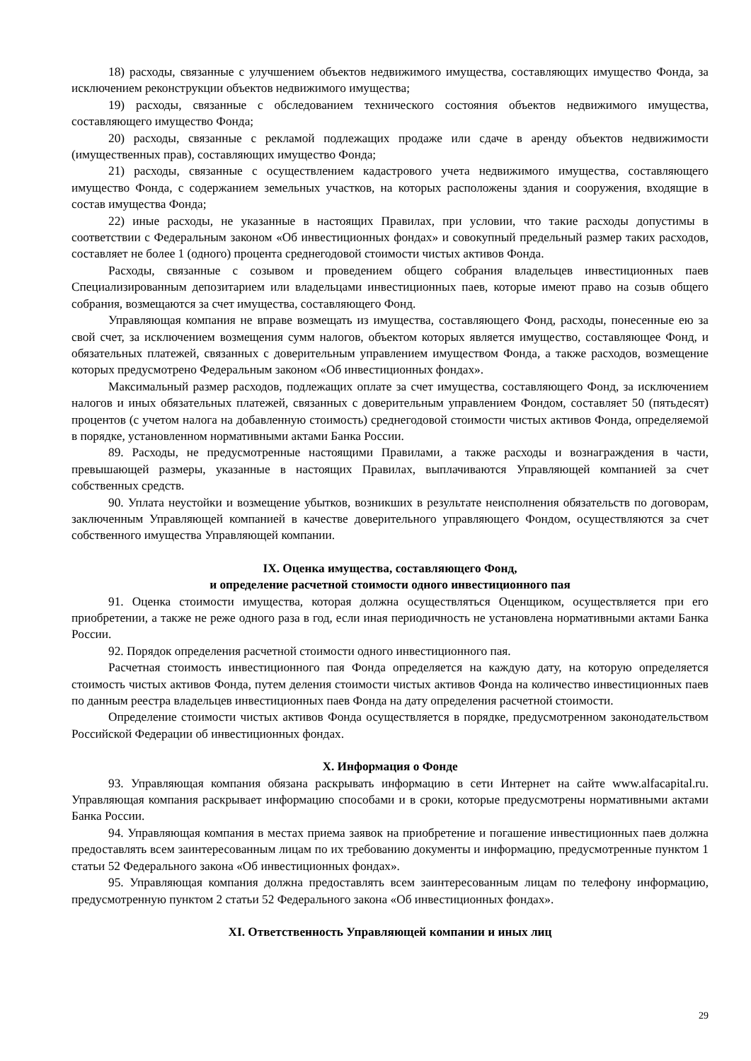18) расходы, связанные с улучшением объектов недвижимого имущества, составляющих имущество Фонда, за исключением реконструкции объектов недвижимого имущества;
19) расходы, связанные с обследованием технического состояния объектов недвижимого имущества, составляющего имущество Фонда;
20) расходы, связанные с рекламой подлежащих продаже или сдаче в аренду объектов недвижимости (имущественных прав), составляющих имущество Фонда;
21) расходы, связанные с осуществлением кадастрового учета недвижимого имущества, составляющего имущество Фонда, с содержанием земельных участков, на которых расположены здания и сооружения, входящие в состав имущества Фонда;
22) иные расходы, не указанные в настоящих Правилах, при условии, что такие расходы допустимы в соответствии с Федеральным законом «Об инвестиционных фондах» и совокупный предельный размер таких расходов, составляет не более 1 (одного) процента среднегодовой стоимости чистых активов Фонда.
Расходы, связанные с созывом и проведением общего собрания владельцев инвестиционных паев Специализированным депозитарием или владельцами инвестиционных паев, которые имеют право на созыв общего собрания, возмещаются за счет имущества, составляющего Фонд.
Управляющая компания не вправе возмещать из имущества, составляющего Фонд, расходы, понесенные ею за свой счет, за исключением возмещения сумм налогов, объектом которых является имущество, составляющее Фонд, и обязательных платежей, связанных с доверительным управлением имуществом Фонда, а также расходов, возмещение которых предусмотрено Федеральным законом «Об инвестиционных фондах».
Максимальный размер расходов, подлежащих оплате за счет имущества, составляющего Фонд, за исключением налогов и иных обязательных платежей, связанных с доверительным управлением Фондом, составляет 50 (пятьдесят) процентов (с учетом налога на добавленную стоимость) среднегодовой стоимости чистых активов Фонда, определяемой в порядке, установленном нормативными актами Банка России.
89. Расходы, не предусмотренные настоящими Правилами, а также расходы и вознаграждения в части, превышающей размеры, указанные в настоящих Правилах, выплачиваются Управляющей компанией за счет собственных средств.
90. Уплата неустойки и возмещение убытков, возникших в результате неисполнения обязательств по договорам, заключенным Управляющей компанией в качестве доверительного управляющего Фондом, осуществляются за счет собственного имущества Управляющей компании.
IX. Оценка имущества, составляющего Фонд,
и определение расчетной стоимости одного инвестиционного пая
91. Оценка стоимости имущества, которая должна осуществляться Оценщиком, осуществляется при его приобретении, а также не реже одного раза в год, если иная периодичность не установлена нормативными актами Банка России.
92. Порядок определения расчетной стоимости одного инвестиционного пая.
Расчетная стоимость инвестиционного пая Фонда определяется на каждую дату, на которую определяется стоимость чистых активов Фонда, путем деления стоимости чистых активов Фонда на количество инвестиционных паев по данным реестра владельцев инвестиционных паев Фонда на дату определения расчетной стоимости.
Определение стоимости чистых активов Фонда осуществляется в порядке, предусмотренном законодательством Российской Федерации об инвестиционных фондах.
X. Информация о Фонде
93. Управляющая компания обязана раскрывать информацию в сети Интернет на сайте www.alfacapital.ru. Управляющая компания раскрывает информацию способами и в сроки, которые предусмотрены нормативными актами Банка России.
94. Управляющая компания в местах приема заявок на приобретение и погашение инвестиционных паев должна предоставлять всем заинтересованным лицам по их требованию документы и информацию, предусмотренные пунктом 1 статьи 52 Федерального закона «Об инвестиционных фондах».
95. Управляющая компания должна предоставлять всем заинтересованным лицам по телефону информацию, предусмотренную пунктом 2 статьи 52 Федерального закона «Об инвестиционных фондах».
XI. Ответственность Управляющей компании и иных лиц
29